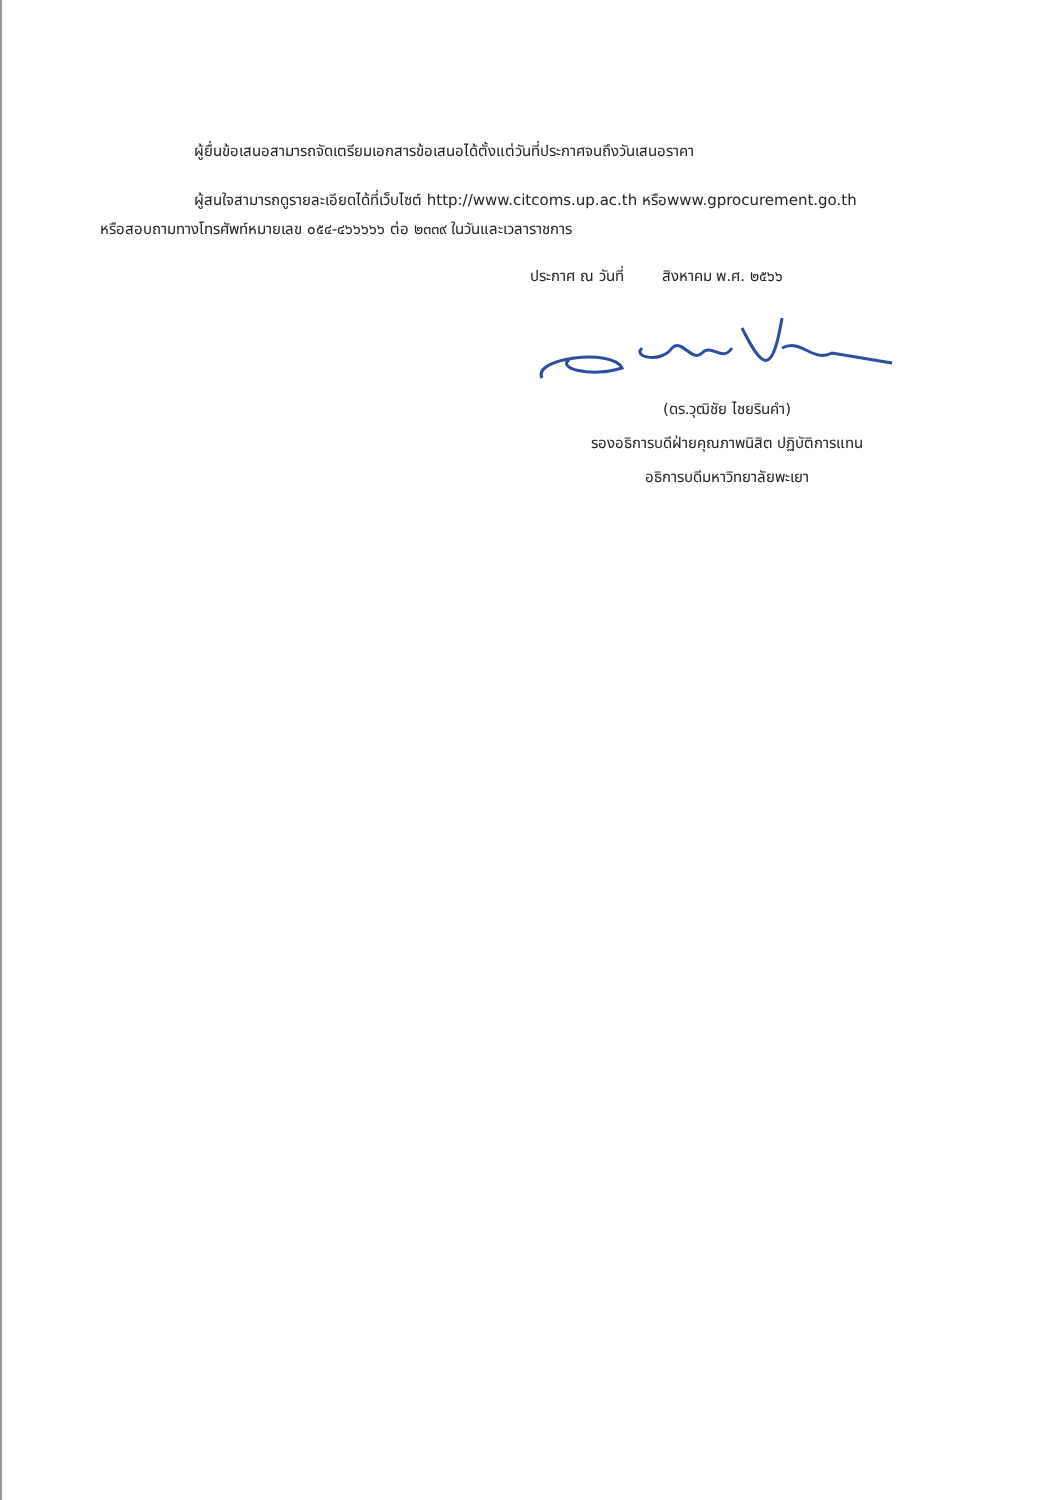ผู้ยื่นข้อเสนอสามารถจัดเตรียมเอกสารข้อเสนอได้ตั้งแต่วันที่ประกาศจนถึงวันเสนอราคา
ผู้สนใจสามารถดูรายละเอียดได้ที่เว็บไซต์ http://www.citcoms.up.ac.th หรือwww.gprocurement.go.th
หรือสอบถามทางโทรศัพท์หมายเลข ๐๕๔-๔๖๖๖๖๖ ต่อ ๒๓๓๙ ในวันและเวลาราชการ
ประกาศ ณ วันที่ สิงหาคม พ.ศ. ๒๕๖๖
(ดร.วุฒิชัย ไชยรินคำ)
รองอธิการบดีฝ่ายคุณภาพนิสิต ปฏิบัติการแทน
อธิการบดีมหาวิทยาลัยพะเยา